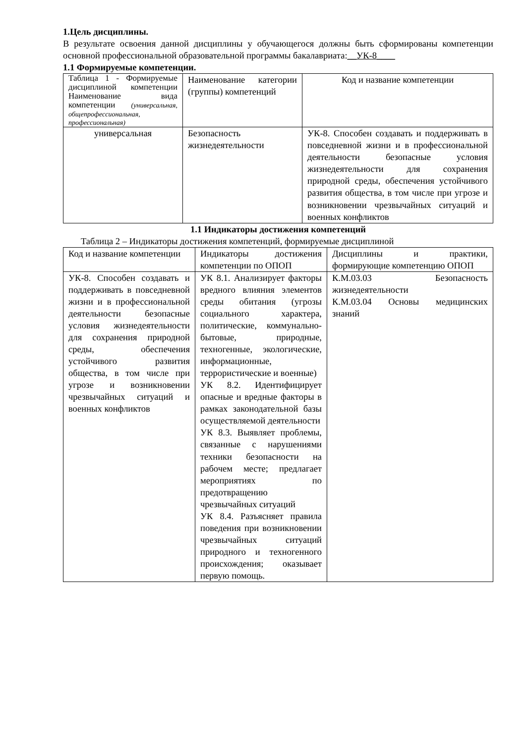1.Цель дисциплины.
В результате освоения данной дисциплины у обучающегося должны быть сформированы компетенции основной профессиональной образовательной программы бакалавриата:__УК-8____
1.1 Формируемые компетенции.
| Таблица 1 - Формируемые дисциплиной компетенции Наименование вида компетенции (универсальная, общепрофессиональная, профессиональная) | Наименование категории (группы) компетенций | Код и название компетенции |
| универсальная | Безопасность жизнедеятельности | УК-8. Способен создавать и поддерживать в повседневной жизни и в профессиональной деятельности безопасные условия жизнедеятельности для сохранения природной среды, обеспечения устойчивого развития общества, в том числе при угрозе и возникновении чрезвычайных ситуаций и военных конфликтов |
1.1 Индикаторы достижения компетенций
Таблица 2 – Индикаторы достижения компетенций, формируемые дисциплиной
| Код и название компетенции | Индикаторы достижения компетенции по ОПОП | Дисциплины и практики, формирующие компетенцию ОПОП |
| УК-8. Способен создавать и поддерживать в повседневной жизни и в профессиональной деятельности безопасные условия жизнедеятельности для сохранения природной среды, обеспечения устойчивого развития общества, в том числе при угрозе и возникновении чрезвычайных ситуаций и военных конфликтов | УК 8.1. Анализирует факторы вредного влияния элементов среды обитания (угрозы социального характера, политические, коммунально-бытовые, природные, техногенные, экологические, информационные, террористические и военные) УК 8.2. Идентифицирует опасные и вредные факторы в рамках законодательной базы осуществляемой деятельности УК 8.3. Выявляет проблемы, связанные с нарушениями техники безопасности на рабочем месте; предлагает мероприятиях по предотвращению чрезвычайных ситуаций УК 8.4. Разъясняет правила поведения при возникновении чрезвычайных ситуаций природного и техногенного происхождения; оказывает первую помощь. | К.М.03.03 Безопасность жизнедеятельности К.М.03.04 Основы медицинских знаний |